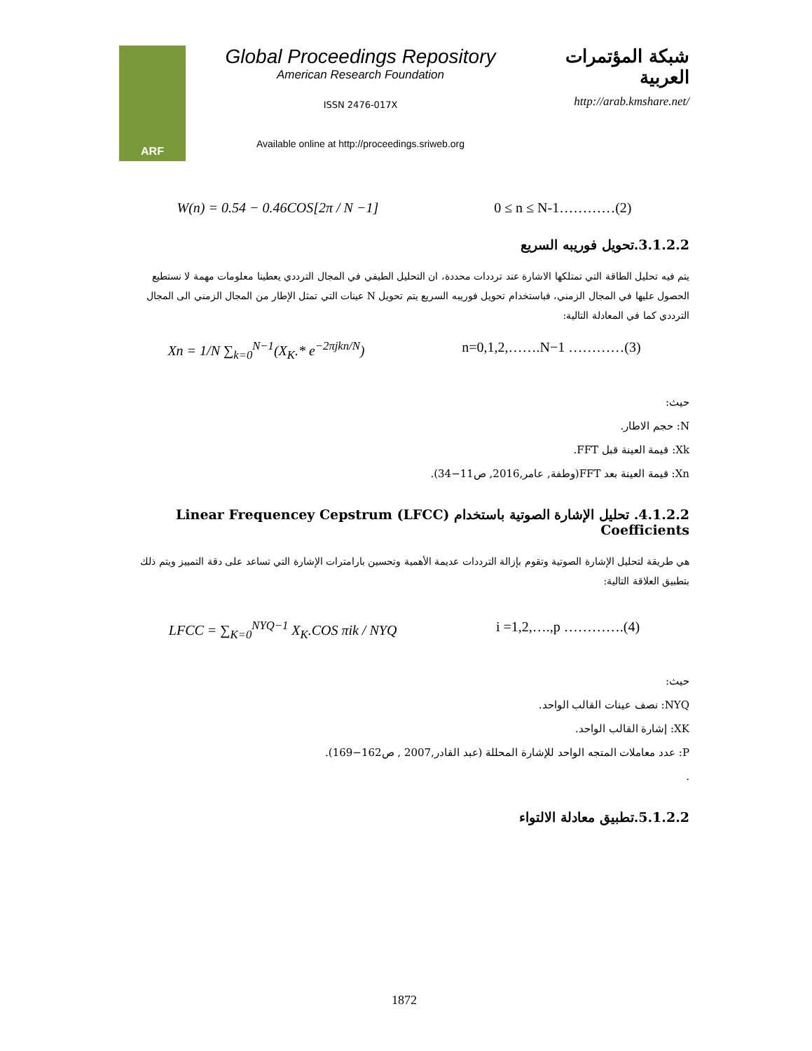ARF
Global Proceedings Repository
American Research Foundation
ISSN 2476-017X
Available online at http://proceedings.sriweb.org
شبكة المؤتمرات العربية
http://arab.kmshare.net/
W(n) = 0.54 − 0.46COS[2π / N −1] 0 ≤ n ≤ N-1…………(2)
3.1.2.2.تحويل فوريبه السريع
يتم فيه تحليل الطاقة التي تمتلكها الاشارة عند ترددات محددة، ان التحليل الطيفي في المجال الترددي يعطينا معلومات مهمة لا نستطيع الحصول عليها في المجال الزمني، فباستخدام تحويل فوريبه السريع يتم تحويل N عينات التي تمثل الإطار من المجال الزمني الى المجال الترددي كما في المعادلة التالية:
Xn = 1/N ∑<sub>k=0</sub><sup>N−1</sup>(X<sub>K</sub>.* e<sup>−2πjkn/N</sup>) n=0,1,2,…….N−1 …………(3)
حيث:
N: حجم الاطار.
Xk: قيمة العينة قبل FFT.
Xn: قيمة العينة بعد FFT(وطفة, عامر,2016, ص11−34).
4.1.2.2. تحليل الإشارة الصوتية باستخدام (LFCC) Linear Frequencey Cepstrum Coefficients
هي طريقة لتحليل الإشارة الصوتية وتقوم بإزالة الترددات عديمة الأهمية وتحسين بارامترات الإشارة التي تساعد على دقة التمييز ويتم ذلك بتطبيق العلاقة التالية:
LFCC = ∑<sub>K=0</sub><sup>NYQ−1</sup> X<sub>K</sub>.COS πik / NYQ i =1,2,….,p ………….(4)
حيث:
NYQ: نصف عينات القالب الواحد.
XK: إشارة القالب الواحد.
P: عدد معاملات المتجه الواحد للإشارة المحللة (عبد القادر,2007 , ص162−169).
.
5.1.2.2.تطبيق معادلة الالتواء
1872